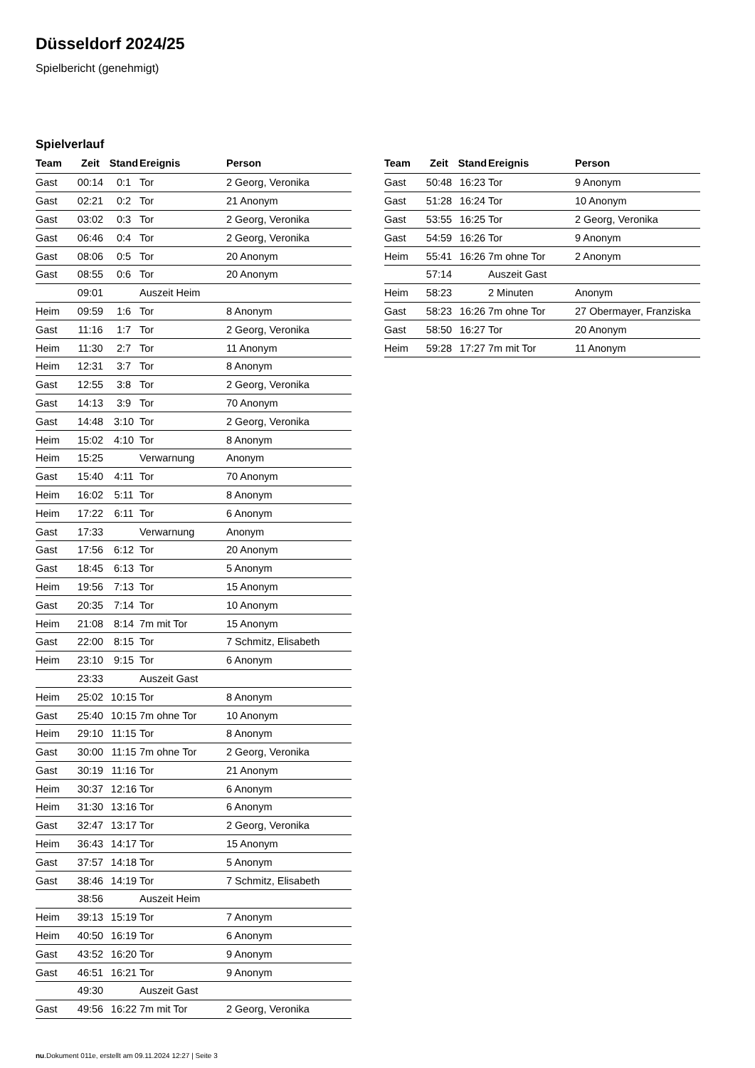Düsseldorf 2024/25
Spielbericht (genehmigt)
Spielverlauf
| Team | Zeit | Stand | Ereignis | Person |
| --- | --- | --- | --- | --- |
| Gast | 00:14 | 0:1 | Tor | 2 Georg, Veronika |
| Gast | 02:21 | 0:2 | Tor | 21 Anonym |
| Gast | 03:02 | 0:3 | Tor | 2 Georg, Veronika |
| Gast | 06:46 | 0:4 | Tor | 2 Georg, Veronika |
| Gast | 08:06 | 0:5 | Tor | 20 Anonym |
| Gast | 08:55 | 0:6 | Tor | 20 Anonym |
| | 09:01 | | Auszeit Heim | |
| Heim | 09:59 | 1:6 | Tor | 8 Anonym |
| Gast | 11:16 | 1:7 | Tor | 2 Georg, Veronika |
| Heim | 11:30 | 2:7 | Tor | 11 Anonym |
| Heim | 12:31 | 3:7 | Tor | 8 Anonym |
| Gast | 12:55 | 3:8 | Tor | 2 Georg, Veronika |
| Gast | 14:13 | 3:9 | Tor | 70 Anonym |
| Gast | 14:48 | 3:10 | Tor | 2 Georg, Veronika |
| Heim | 15:02 | 4:10 | Tor | 8 Anonym |
| Heim | 15:25 | | Verwarnung | Anonym |
| Gast | 15:40 | 4:11 | Tor | 70 Anonym |
| Heim | 16:02 | 5:11 | Tor | 8 Anonym |
| Heim | 17:22 | 6:11 | Tor | 6 Anonym |
| Gast | 17:33 | | Verwarnung | Anonym |
| Gast | 17:56 | 6:12 | Tor | 20 Anonym |
| Gast | 18:45 | 6:13 | Tor | 5 Anonym |
| Heim | 19:56 | 7:13 | Tor | 15 Anonym |
| Gast | 20:35 | 7:14 | Tor | 10 Anonym |
| Heim | 21:08 | 8:14 | 7m mit Tor | 15 Anonym |
| Gast | 22:00 | 8:15 | Tor | 7 Schmitz, Elisabeth |
| Heim | 23:10 | 9:15 | Tor | 6 Anonym |
| | 23:33 | | Auszeit Gast | |
| Heim | 25:02 | 10:15 | Tor | 8 Anonym |
| Gast | 25:40 | 10:15 | 7m ohne Tor | 10 Anonym |
| Heim | 29:10 | 11:15 | Tor | 8 Anonym |
| Gast | 30:00 | 11:15 | 7m ohne Tor | 2 Georg, Veronika |
| Gast | 30:19 | 11:16 | Tor | 21 Anonym |
| Heim | 30:37 | 12:16 | Tor | 6 Anonym |
| Heim | 31:30 | 13:16 | Tor | 6 Anonym |
| Gast | 32:47 | 13:17 | Tor | 2 Georg, Veronika |
| Heim | 36:43 | 14:17 | Tor | 15 Anonym |
| Gast | 37:57 | 14:18 | Tor | 5 Anonym |
| Gast | 38:46 | 14:19 | Tor | 7 Schmitz, Elisabeth |
| | 38:56 | | Auszeit Heim | |
| Heim | 39:13 | 15:19 | Tor | 7 Anonym |
| Heim | 40:50 | 16:19 | Tor | 6 Anonym |
| Gast | 43:52 | 16:20 | Tor | 9 Anonym |
| Gast | 46:51 | 16:21 | Tor | 9 Anonym |
| | 49:30 | | Auszeit Gast | |
| Gast | 49:56 | 16:22 | 7m mit Tor | 2 Georg, Veronika |
| Team | Zeit | Stand | Ereignis | Person |
| --- | --- | --- | --- | --- |
| Gast | 50:48 | 16:23 | Tor | 9 Anonym |
| Gast | 51:28 | 16:24 | Tor | 10 Anonym |
| Gast | 53:55 | 16:25 | Tor | 2 Georg, Veronika |
| Gast | 54:59 | 16:26 | Tor | 9 Anonym |
| Heim | 55:41 | 16:26 | 7m ohne Tor | 2 Anonym |
| | 57:14 | | Auszeit Gast | |
| Heim | 58:23 | | 2 Minuten | Anonym |
| Gast | 58:23 | 16:26 | 7m ohne Tor | 27 Obermayer, Franziska |
| Gast | 58:50 | 16:27 | Tor | 20 Anonym |
| Heim | 59:28 | 17:27 | 7m mit Tor | 11 Anonym |
nu.Dokument 011e, erstellt am 09.11.2024 12:27 | Seite 3